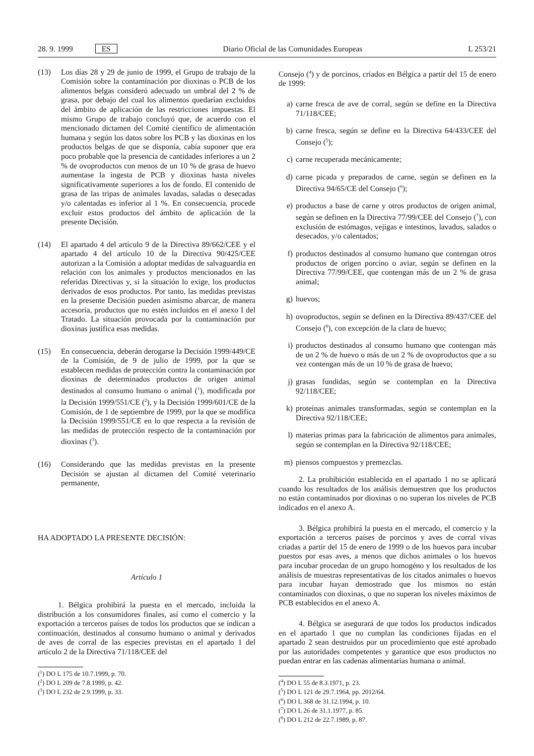28. 9. 1999 ES Diario Oficial de las Comunidades Europeas L 253/21
(13) Los días 28 y 29 de junio de 1999, el Grupo de trabajo de la Comisión sobre la contaminación por dioxinas o PCB de los alimentos belgas consideró adecuado un umbral del 2 % de grasa, por debajo del cual los alimentos quedarían excluidos del ámbito de aplicación de las restricciones impuestas. El mismo Grupo de trabajo concluyó que, de acuerdo con el mencionado dictamen del Comité científico de alimentación humana y según los datos sobre los PCB y las dioxinas en los productos belgas de que se disponía, cabía suponer que era poco probable que la presencia de cantidades inferiores a un 2 % de ovoproductos con menos de un 10 % de grasa de huevo aumentase la ingesta de PCB y dioxinas hasta niveles significativamente superiores a los de fondo. El contenido de grasa de las tripas de animales lavadas, saladas o desecadas y/o calentadas es inferior al 1 %. En consecuencia, procede excluir estos productos del ámbito de aplicación de la presente Decisión.
(14) El apartado 4 del artículo 9 de la Directiva 89/662/CEE y el apartado 4 del artículo 10 de la Directiva 90/425/CEE autorizan a la Comisión a adoptar medidas de salvaguardia en relación con los animales y productos mencionados en las referidas Directivas y, si la situación lo exige, los productos derivados de esos productos. Por tanto, las medidas previstas en la presente Decisión pueden asimismo abarcar, de manera accesoria, productos que no estén incluidos en el anexo I del Tratado. La situación provocada por la contaminación por dioxinas justifica esas medidas.
(15) En consecuencia, deberán derogarse la Decisión 1999/449/CE de la Comisión, de 9 de julio de 1999, por la que se establecen medidas de protección contra la contaminación por dioxinas de determinados productos de origen animal destinados al consumo humano o animal (<sup>1</sup>), modificada por la Decisión 1999/551/CE (<sup>2</sup>), y la Decisión 1999/601/CE de la Comisión, de 1 de septiembre de 1999, por la que se modifica la Decisión 1999/551/CE en lo que respecta a la revisión de las medidas de protección respecto de la contaminación por dioxinas (<sup>3</sup>).
(16) Considerando que las medidas previstas en la presente Decisión se ajustan al dictamen del Comité veterinario permanente,
HA ADOPTADO LA PRESENTE DECISIÓN:
Artículo 1
1. Bélgica prohibirá la puesta en el mercado, incluida la distribución a los consumidores finales, así como el comercio y la exportación a terceros países de todos los productos que se indican a continuación, destinados al consumo humano o animal y derivados de aves de corral de las especies previstas en el apartado 1 del artículo 2 de la Directiva 71/118/CEE del
(<sup>1</sup>) DO L 175 de 10.7.1999, p. 70.
(<sup>2</sup>) DO L 209 de 7.8.1999, p. 42.
(<sup>3</sup>) DO L 232 de 2.9.1999, p. 33.
Consejo (<sup>4</sup>) y de porcinos, criados en Bélgica a partir del 15 de enero de 1999:
a) carne fresca de ave de corral, según se define en la Directiva 71/118/CEE;
b) carne fresca, según se define en la Directiva 64/433/CEE del Consejo (<sup>5</sup>);
c) carne recuperada mecánicamente;
d) carne picada y preparados de carne, según se definen en la Directiva 94/65/CE del Consejo (<sup>6</sup>);
e) productos a base de carne y otros productos de origen animal, según se definen en la Directiva 77/99/CEE del Consejo (<sup>7</sup>), con exclusión de estómagos, vejigas e intestinos, lavados, salados o desecados, y/o calentados;
f) productos destinados al consumo humano que contengan otros productos de origen porcino o aviar, según se definen en la Directiva 77/99/CEE, que contengan más de un 2 % de grasa animal;
g) huevos;
h) ovoproductos, según se definen en la Directiva 89/437/CEE del Consejo (<sup>8</sup>), con excepción de la clara de huevo;
i) productos destinados al consumo humano que contengan más de un 2 % de huevo o más de un 2 % de ovoproductos que a su vez contengan más de un 10 % de grasa de huevo;
j) grasas fundidas, según se contemplan en la Directiva 92/118/CEE;
k) proteínas animales transformadas, según se contemplan en la Directiva 92/118/CEE;
l) materias primas para la fabricación de alimentos para animales, según se contemplan en la Directiva 92/118/CEE;
m) piensos compuestos y premezclas.
2. La prohibición establecida en el apartado 1 no se aplicará cuando los resultados de los análisis demuestren que los productos no están contaminados por dioxinas o no superan los niveles de PCB indicados en el anexo A.
3. Bélgica prohibirá la puesta en el mercado, el comercio y la exportación a terceros países de porcinos y aves de corral vivas criadas a partir del 15 de enero de 1999 o de los huevos para incubar puestos por esas aves, a menos que dichos animales o los huevos para incubar procedan de un grupo homogéno y los resultados de los análisis de muestras representativas de los citados animales o huevos para incubar hayan demostrado que los mismos no están contaminados con dioxinas, o que no superan los niveles máximos de PCB establecidos en el anexo A.
4. Bélgica se asegurará de que todos los productos indicados en el apartado 1 que no cumplan las condiciones fijadas en el apartado 2 sean destruidos por un procedimiento que esté aprobado por las autoridades competentes y garantice que esos productos no puedan entrar en las cadenas alimentarias humana o animal.
(<sup>4</sup>) DO L 55 de 8.3.1971, p. 23.
(<sup>5</sup>) DO L 121 de 29.7.1964, pp. 2012/64.
(<sup>6</sup>) DO L 368 de 31.12.1994, p. 10.
(<sup>7</sup>) DO L 26 de 31.1.1977, p. 85.
(<sup>8</sup>) DO L 212 de 22.7.1989, p. 87.